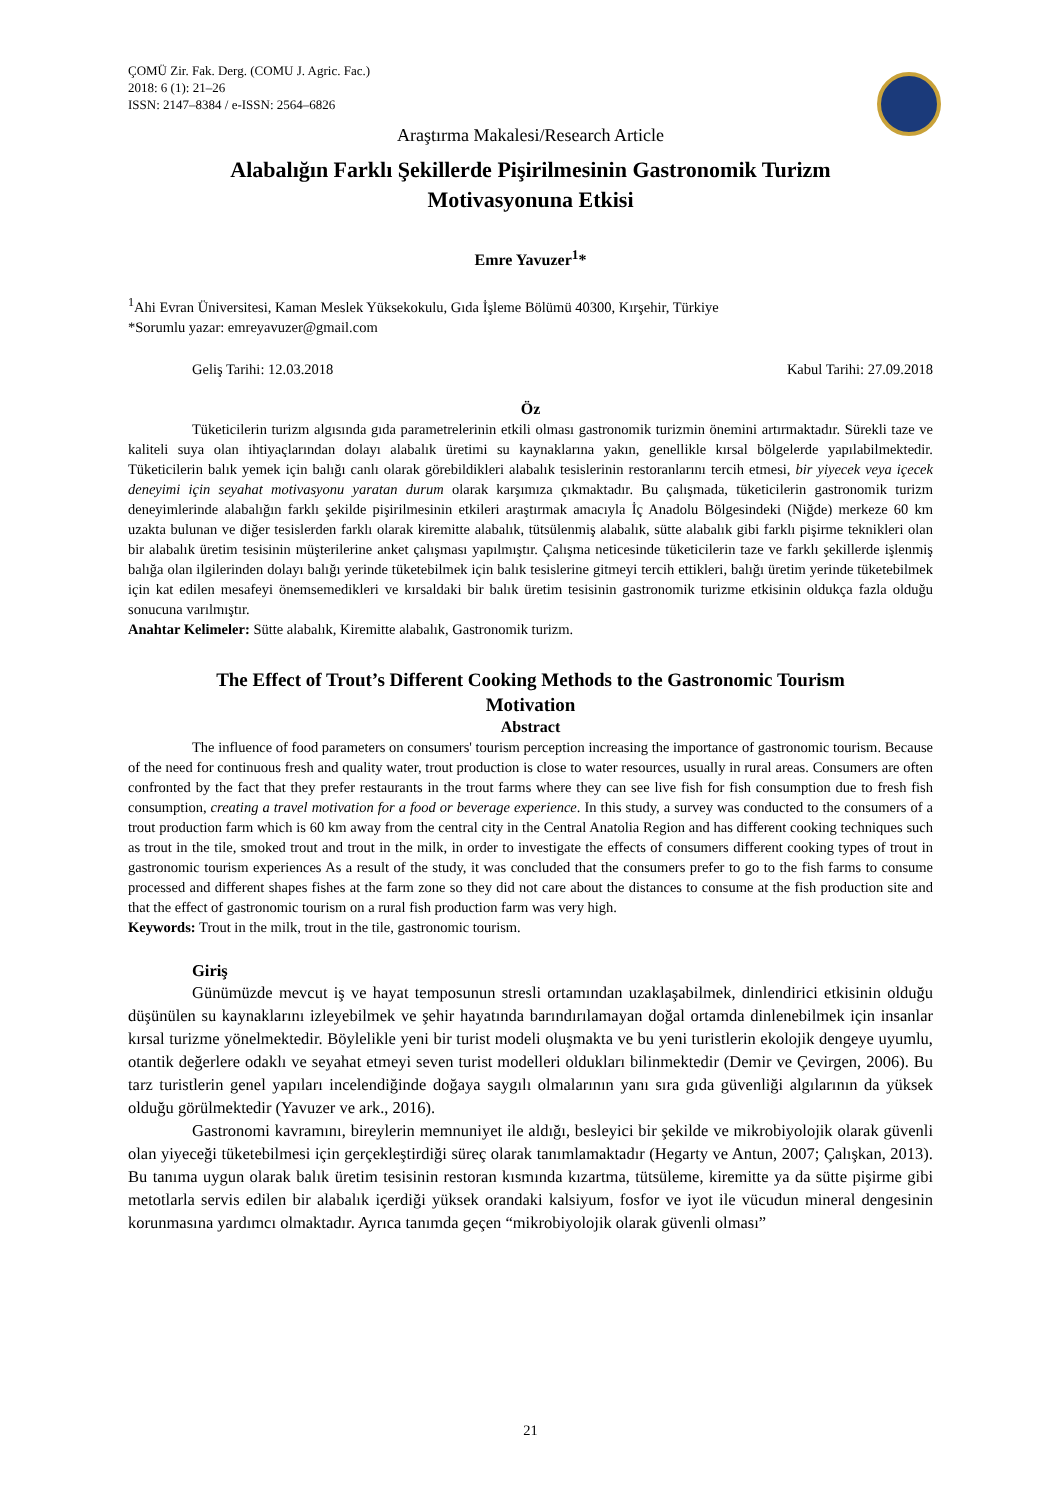ÇOMÜ Zir. Fak. Derg. (COMU J. Agric. Fac.)
2018: 6 (1): 21–26
ISSN: 2147–8384 / e-ISSN: 2564–6826
Araştırma Makalesi/Research Article
Alabalığın Farklı Şekillerde Pişirilmesinin Gastronomik Turizm
Motivasyonuna Etkisi
Emre Yavuzer<sup>1</sup>*
<sup>1</sup> Ahi Evran Üniversitesi, Kaman Meslek Yüksekokulu, Gıda İşleme Bölümü 40300, Kırşehir, Türkiye
*Sorumlu yazar: emreyavuzer@gmail.com
Geliş Tarihi: 12.03.2018 Kabul Tarihi: 27.09.2018
Öz
Tüketicilerin turizm algısında gıda parametrelerinin etkili olması gastronomik turizmin önemini artırmaktadır. Sürekli taze ve kaliteli suya olan ihtiyaçlarından dolayı alabalık üretimi su kaynaklarına yakın, genellikle kırsal bölgelerde yapılabilmektedir. Tüketicilerin balık yemek için balığı canlı olarak görebildikleri alabalık tesislerinin restoranlarını tercih etmesi, bir yiyecek veya içecek deneyimi için seyahat motivasyonu yaratan durum olarak karşımıza çıkmaktadır. Bu çalışmada, tüketicilerin gastronomik turizm deneyimlerinde alabalığın farklı şekilde pişirilmesinin etkileri araştırmak amacıyla İç Anadolu Bölgesindeki (Niğde) merkeze 60 km uzakta bulunan ve diğer tesislerden farklı olarak kiremitte alabalık, tütsülenmiş alabalık, sütte alabalık gibi farklı pişirme teknikleri olan bir alabalık üretim tesisinin müşterilerine anket çalışması yapılmıştır. Çalışma neticesinde tüketicilerin taze ve farklı şekillerde işlenmiş balığa olan ilgilerinden dolayı balığı yerinde tüketebilmek için balık tesislerine gitmeyi tercih ettikleri, balığı üretim yerinde tüketebilmek için kat edilen mesafeyi önemsemedikleri ve kırsaldaki bir balık üretim tesisinin gastronomik turizme etkisinin oldukça fazla olduğu sonucuna varılmıştır.
Anahtar Kelimeler: Sütte alabalık, Kiremitte alabalık, Gastronomik turizm.
The Effect of Trout’s Different Cooking Methods to the Gastronomic Tourism
Motivation
Abstract
The influence of food parameters on consumers' tourism perception increasing the importance of gastronomic tourism. Because of the need for continuous fresh and quality water, trout production is close to water resources, usually in rural areas. Consumers are often confronted by the fact that they prefer restaurants in the trout farms where they can see live fish for fish consumption due to fresh fish consumption, creating a travel motivation for a food or beverage experience. In this study, a survey was conducted to the consumers of a trout production farm which is 60 km away from the central city in the Central Anatolia Region and has different cooking techniques such as trout in the tile, smoked trout and trout in the milk, in order to investigate the effects of consumers different cooking types of trout in gastronomic tourism experiences As a result of the study, it was concluded that the consumers prefer to go to the fish farms to consume processed and different shapes fishes at the farm zone so they did not care about the distances to consume at the fish production site and that the effect of gastronomic tourism on a rural fish production farm was very high.
Keywords: Trout in the milk, trout in the tile, gastronomic tourism.
Giriş
Günümüzde mevcut iş ve hayat temposunun stresli ortamından uzaklaşabilmek, dinlendirici etkisinin olduğu düşünülen su kaynaklarını izleyebilmek ve şehir hayatında barındırılamayan doğal ortamda dinlenebilmek için insanlar kırsal turizme yönelmektedir. Böylelikle yeni bir turist modeli oluşmakta ve bu yeni turistlerin ekolojik dengeye uyumlu, otantik değerlere odaklı ve seyahat etmeyi seven turist modelleri oldukları bilinmektedir (Demir ve Çevirgen, 2006). Bu tarz turistlerin genel yapıları incelendiğinde doğaya saygılı olmalarının yanı sıra gıda güvenliği algılarının da yüksek olduğu görülmektedir (Yavuzer ve ark., 2016).
Gastronomi kavramını, bireylerin memnuniyet ile aldığı, besleyici bir şekilde ve mikrobiyolojik olarak güvenli olan yiyeceği tüketebilmesi için gerçekleştirdiği süreç olarak tanımlamaktadır (Hegarty ve Antun, 2007; Çalışkan, 2013). Bu tanıma uygun olarak balık üretim tesisinin restoran kısmında kızartma, tütsüleme, kiremitte ya da sütte pişirme gibi metotlarla servis edilen bir alabalık içerdiği yüksek orandaki kalsiyum, fosfor ve iyot ile vücudun mineral dengesinin korunmasına yardımcı olmaktadır. Ayrıca tanımda geçen “mikrobiyolojik olarak güvenli olması”
21